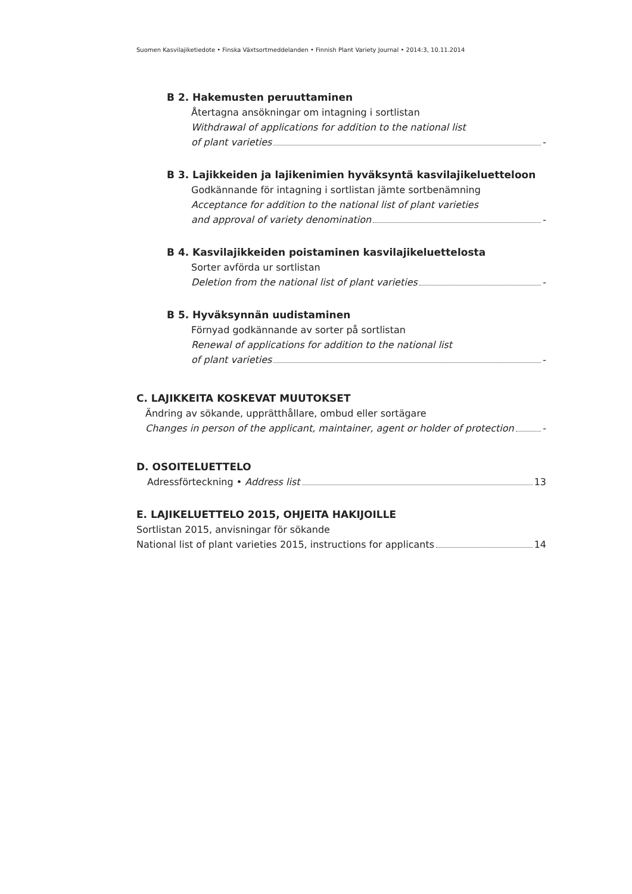Suomen Kasvilajiketiedote • Finska Växtsortmeddelanden • Finnish Plant Variety Journal • 2014:3, 10.11.2014
B 2. Hakemusten peruuttaminen
Återtagna ansökningar om intagning i sortlistan
Withdrawal of applications for addition to the national list
of plant varieties -
B 3. Lajikkeiden ja lajikenimien hyväksyntä kasvilajikeluetteloon
Godkännande för intagning i sortlistan jämte sortbenämning
Acceptance for addition to the national list of plant varieties
and approval of variety denomination -
B 4. Kasvilajikkeiden poistaminen kasvilajikeluettelosta
Sorter avförda ur sortlistan
Deletion from the national list of plant varieties -
B 5. Hyväksynnän uudistaminen
Förnyad godkännande av sorter på sortlistan
Renewal of applications for addition to the national list
of plant varieties -
C. LAJIKKEITA KOSKEVAT MUUTOKSET
Ändring av sökande, upprätthållare, ombud eller sortägare
Changes in person of the applicant, maintainer, agent or holder of protection -
D. OSOITELUETTELO
Adressförteckning • Address list 13
E. LAJIKELUETTELO 2015, OHJEITA HAKIJOILLE
Sortlistan 2015, anvisningar för sökande
National list of plant varieties 2015, instructions for applicants 14